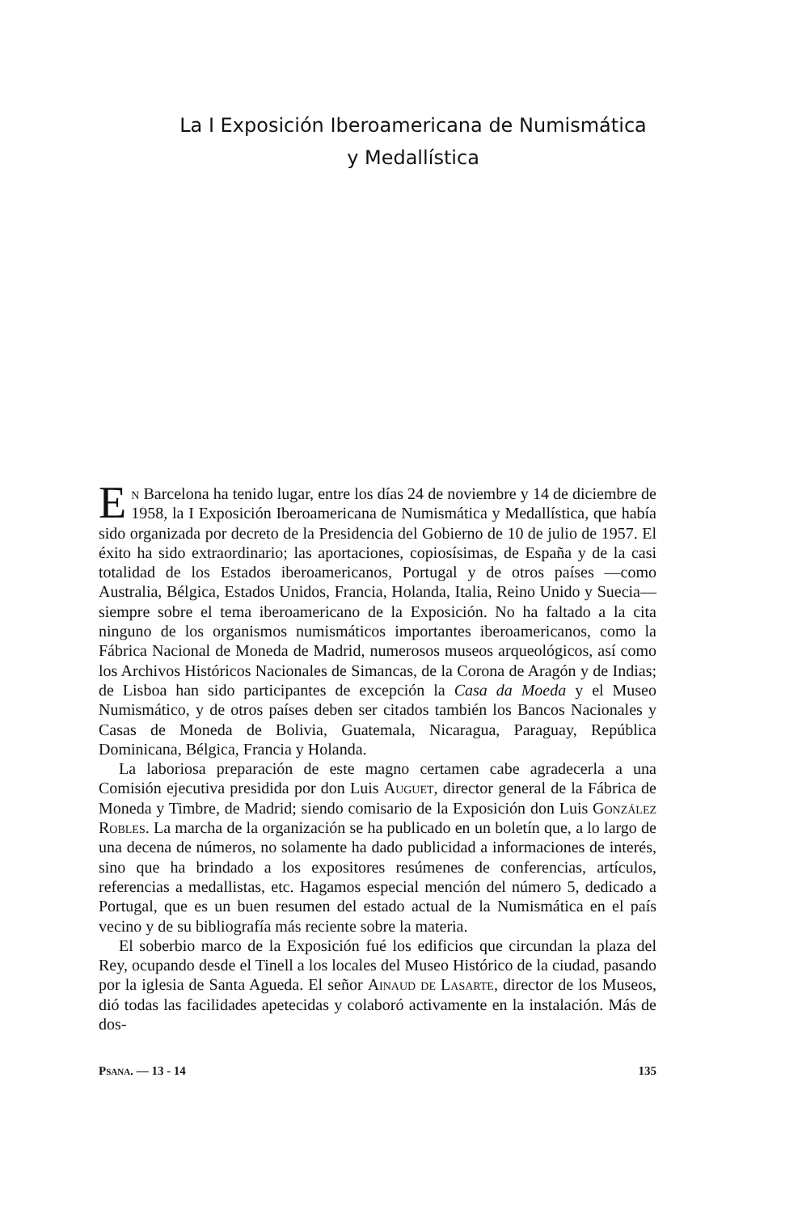La I Exposición Iberoamericana de Numismática
y Medallística
En Barcelona ha tenido lugar, entre los días 24 de noviembre y 14 de diciembre de 1958, la I Exposición Iberoamericana de Numismática y Medallística, que había sido organizada por decreto de la Presidencia del Gobierno de 10 de julio de 1957. El éxito ha sido extraordinario; las aportaciones, copiosísimas, de España y de la casi totalidad de los Estados iberoamericanos, Portugal y de otros países —como Australia, Bélgica, Estados Unidos, Francia, Holanda, Italia, Reino Unido y Suecia— siempre sobre el tema iberoamericano de la Exposición. No ha faltado a la cita ninguno de los organismos numismáticos importantes iberoamericanos, como la Fábrica Nacional de Moneda de Madrid, numerosos museos arqueológicos, así como los Archivos Históricos Nacionales de Simancas, de la Corona de Aragón y de Indias; de Lisboa han sido participantes de excepción la Casa da Moeda y el Museo Numismático, y de otros países deben ser citados también los Bancos Nacionales y Casas de Moneda de Bolivia, Guatemala, Nicaragua, Paraguay, República Dominicana, Bélgica, Francia y Holanda.
La laboriosa preparación de este magno certamen cabe agradecerla a una Comisión ejecutiva presidida por don Luis Auguet, director general de la Fábrica de Moneda y Timbre, de Madrid; siendo comisario de la Exposición don Luis González Robles. La marcha de la organización se ha publicado en un boletín que, a lo largo de una decena de números, no solamente ha dado publicidad a informaciones de interés, sino que ha brindado a los expositores resúmenes de conferencias, artículos, referencias a medallistas, etc. Hagamos especial mención del número 5, dedicado a Portugal, que es un buen resumen del estado actual de la Numismática en el país vecino y de su bibliografía más reciente sobre la materia.
El soberbio marco de la Exposición fué los edificios que circundan la plaza del Rey, ocupando desde el Tinell a los locales del Museo Histórico de la ciudad, pasando por la iglesia de Santa Agueda. El señor Ainaud de Lasarte, director de los Museos, dió todas las facilidades apetecidas y colaboró activamente en la instalación. Más de dos-
Psana. — 13 - 14 135